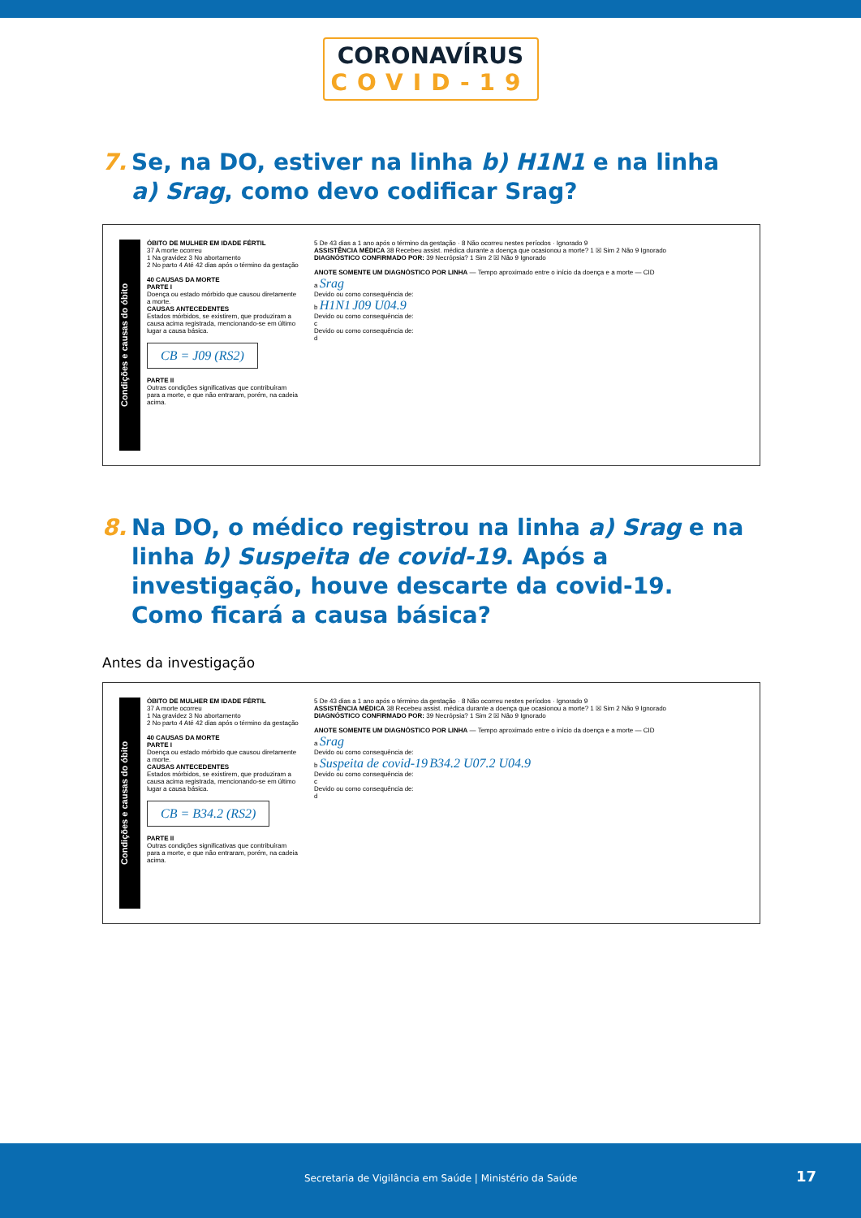CORONAVÍRUS
COVID-19
7. Se, na DO, estiver na linha b) H1N1 e na linha a) Srag, como devo codificar Srag?
Condições e causas do óbito
ÓBITO DE MULHER EM IDADE FÉRTIL
37 A morte ocorreu
1 Na gravidez 3 No abortamento
2 No parto 4 Até 42 dias após o término da gestação
40 CAUSAS DA MORTE
PARTE I
Doença ou estado mórbido que causou diretamente a morte.
CAUSAS ANTECEDENTES
Estados mórbidos, se existirem, que produziram a causa acima registrada, mencionando-se em último lugar a causa básica.
CB = J09 (RS2)
PARTE II
Outras condições significativas que contribuíram para a morte, e que não entraram, porém, na cadeia acima.
5 De 43 dias a 1 ano após o término da gestação · 8 Não ocorreu nestes períodos · Ignorado 9
ASSISTÊNCIA MÉDICA 38 Recebeu assist. médica durante a doença que ocasionou a morte? 1 ☒ Sim 2 Não 9 Ignorado
DIAGNÓSTICO CONFIRMADO POR: 39 Necrópsia? 1 Sim 2 ☒ Não 9 Ignorado
ANOTE SOMENTE UM DIAGNÓSTICO POR LINHA — Tempo aproximado entre o início da doença e a morte — CID
a Srag
Devido ou como consequência de:
b H1N1 J09 U04.9
Devido ou como consequência de:
c
Devido ou como consequência de:
d
8. Na DO, o médico registrou na linha a) Srag e na linha b) Suspeita de covid-19. Após a investigação, houve descarte da covid-19. Como ficará a causa básica?
Antes da investigação
Condições e causas do óbito
ÓBITO DE MULHER EM IDADE FÉRTIL
37 A morte ocorreu
1 Na gravidez 3 No abortamento
2 No parto 4 Até 42 dias após o término da gestação
40 CAUSAS DA MORTE
PARTE I
Doença ou estado mórbido que causou diretamente a morte.
CAUSAS ANTECEDENTES
Estados mórbidos, se existirem, que produziram a causa acima registrada, mencionando-se em último lugar a causa básica.
CB = B34.2 (RS2)
PARTE II
Outras condições significativas que contribuíram para a morte, e que não entraram, porém, na cadeia acima.
5 De 43 dias a 1 ano após o término da gestação · 8 Não ocorreu nestes períodos · Ignorado 9
ASSISTÊNCIA MÉDICA 38 Recebeu assist. médica durante a doença que ocasionou a morte? 1 ☒ Sim 2 Não 9 Ignorado
DIAGNÓSTICO CONFIRMADO POR: 39 Necrópsia? 1 Sim 2 ☒ Não 9 Ignorado
ANOTE SOMENTE UM DIAGNÓSTICO POR LINHA — Tempo aproximado entre o início da doença e a morte — CID
a Srag
Devido ou como consequência de:
b Suspeita de covid-19 B34.2 U07.2 U04.9
Devido ou como consequência de:
c
Devido ou como consequência de:
d
Secretaria de Vigilância em Saúde | Ministério da Saúde 17